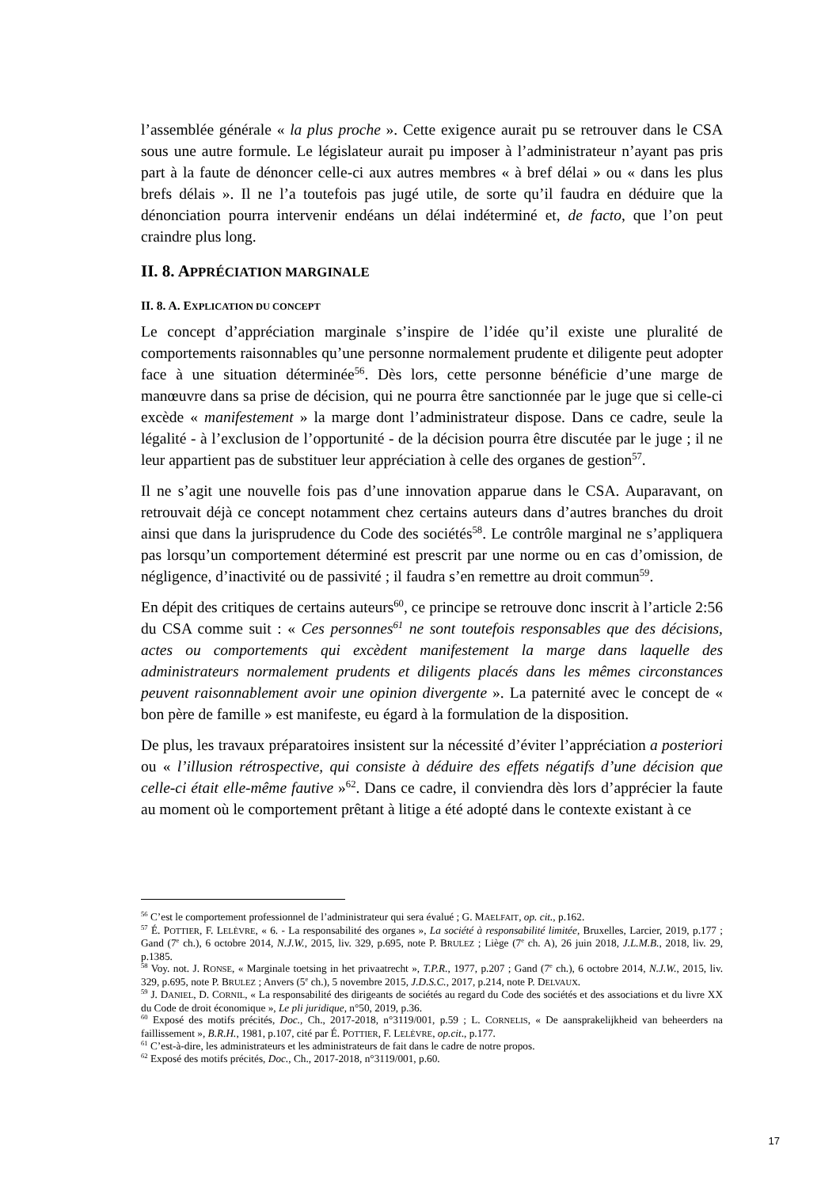l’assemblée générale « la plus proche ». Cette exigence aurait pu se retrouver dans le CSA sous une autre formule. Le législateur aurait pu imposer à l’administrateur n’ayant pas pris part à la faute de dénoncer celle-ci aux autres membres « à bref délai » ou « dans les plus brefs délais ». Il ne l’a toutefois pas jugé utile, de sorte qu’il faudra en déduire que la dénonciation pourra intervenir endéans un délai indéterminé et, de facto, que l’on peut craindre plus long.
II. 8. APPRÉCIATION MARGINALE
II. 8. A. EXPLICATION DU CONCEPT
Le concept d’appréciation marginale s’inspire de l’idée qu’il existe une pluralité de comportements raisonnables qu’une personne normalement prudente et diligente peut adopter face à une situation déterminée<sup>56</sup>. Dès lors, cette personne bénéficie d’une marge de manœuvre dans sa prise de décision, qui ne pourra être sanctionnée par le juge que si celle-ci excède « manifestement » la marge dont l’administrateur dispose. Dans ce cadre, seule la légalité - à l’exclusion de l’opportunité - de la décision pourra être discutée par le juge ; il ne leur appartient pas de substituer leur appréciation à celle des organes de gestion<sup>57</sup>.
Il ne s’agit une nouvelle fois pas d’une innovation apparue dans le CSA. Auparavant, on retrouvait déjà ce concept notamment chez certains auteurs dans d’autres branches du droit ainsi que dans la jurisprudence du Code des sociétés<sup>58</sup>. Le contrôle marginal ne s’appliquera pas lorsqu’un comportement déterminé est prescrit par une norme ou en cas d’omission, de négligence, d’inactivité ou de passivité ; il faudra s’en remettre au droit commun<sup>59</sup>.
En dépit des critiques de certains auteurs<sup>60</sup>, ce principe se retrouve donc inscrit à l’article 2:56 du CSA comme suit : « Ces personnes<sup>61</sup> ne sont toutefois responsables que des décisions, actes ou comportements qui excèdent manifestement la marge dans laquelle des administrateurs normalement prudents et diligents placés dans les mêmes circonstances peuvent raisonnablement avoir une opinion divergente ». La paternité avec le concept de « bon père de famille » est manifeste, eu égard à la formulation de la disposition.
De plus, les travaux préparatoires insistent sur la nécessité d’éviter l’appréciation a posteriori ou « l’illusion rétrospective, qui consiste à déduire des effets négatifs d’une décision que celle-ci était elle-même fautive »<sup>62</sup>. Dans ce cadre, il conviendra dès lors d’apprécier la faute au moment où le comportement prêtant à litige a été adopté dans le contexte existant à ce
<sup>56</sup> C’est le comportement professionnel de l’administrateur qui sera évalué ; G. MAELFAIT, op. cit., p.162.
<sup>57</sup> É. POTTIER, F. LELÈVRE, « 6. - La responsabilité des organes », La société à responsabilité limitée, Bruxelles, Larcier, 2019, p.177 ; Gand (7<sup>e</sup> ch.), 6 octobre 2014, N.J.W., 2015, liv. 329, p.695, note P. BRULEZ ; Liège (7<sup>e</sup> ch. A), 26 juin 2018, J.L.M.B., 2018, liv. 29, p.1385.
<sup>58</sup> Voy. not. J. RONSE, « Marginale toetsing in het privaatrecht », T.P.R., 1977, p.207 ; Gand (7<sup>e</sup> ch.), 6 octobre 2014, N.J.W., 2015, liv. 329, p.695, note P. BRULEZ ; Anvers (5<sup>e</sup> ch.), 5 novembre 2015, J.D.S.C., 2017, p.214, note P. DELVAUX.
<sup>59</sup> J. DANIEL, D. CORNIL, « La responsabilité des dirigeants de sociétés au regard du Code des sociétés et des associations et du livre XX du Code de droit économique », Le pli juridique, n°50, 2019, p.36.
<sup>60</sup> Exposé des motifs précités, Doc., Ch., 2017-2018, n°3119/001, p.59 ; L. CORNELIS, « De aansprakelijkheid van beheerders na faillissement », B.R.H., 1981, p.107, cité par É. POTTIER, F. LELÈVRE, op.cit., p.177.
<sup>61</sup> C’est-à-dire, les administrateurs et les administrateurs de fait dans le cadre de notre propos.
<sup>62</sup> Exposé des motifs précités, Doc., Ch., 2017-2018, n°3119/001, p.60.
17